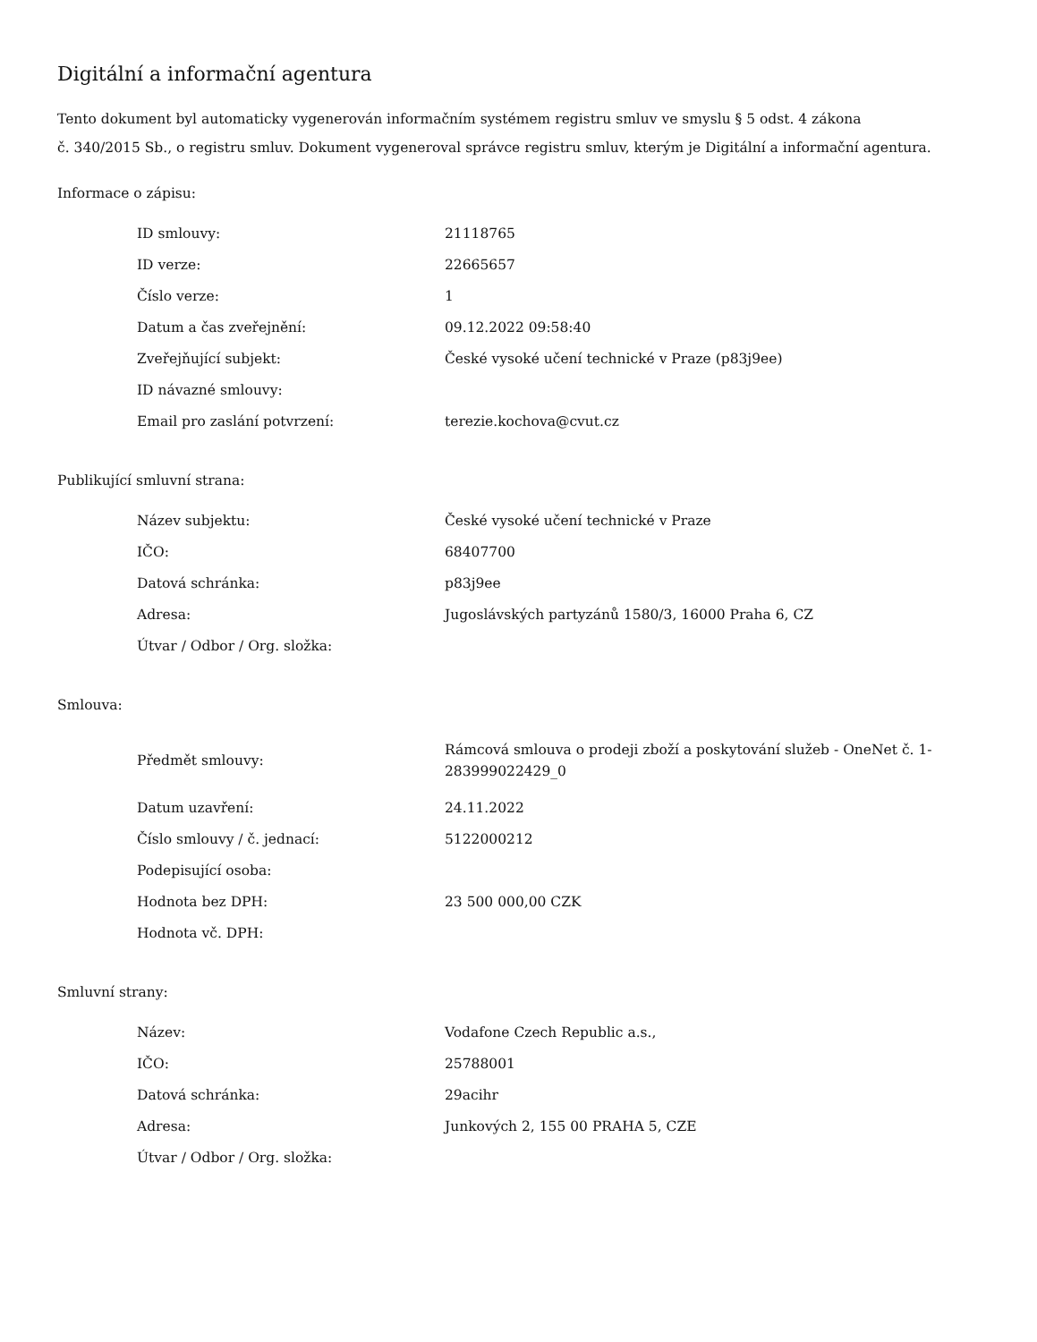Digitální a informační agentura
Tento dokument byl automaticky vygenerován informačním systémem registru smluv ve smyslu § 5 odst. 4 zákona
č. 340/2015 Sb., o registru smluv. Dokument vygeneroval správce registru smluv, kterým je Digitální a informační agentura.
Informace o zápisu:
| ID smlouvy: | 21118765 |
| ID verze: | 22665657 |
| Číslo verze: | 1 |
| Datum a čas zveřejnění: | 09.12.2022 09:58:40 |
| Zveřejňující subjekt: | České vysoké učení technické v Praze (p83j9ee) |
| ID návazné smlouvy: | |
| Email pro zaslání potvrzení: | terezie.kochova@cvut.cz |
Publikující smluvní strana:
| Název subjektu: | České vysoké učení technické v Praze |
| IČO: | 68407700 |
| Datová schránka: | p83j9ee |
| Adresa: | Jugoslávských partyzánů 1580/3, 16000 Praha 6, CZ |
| Útvar / Odbor / Org. složka: | |
Smlouva:
| Předmět smlouvy: | Rámcová smlouva o prodeji zboží a poskytování služeb - OneNet č. 1-283999022429_0 |
| Datum uzavření: | 24.11.2022 |
| Číslo smlouvy / č. jednací: | 5122000212 |
| Podepisující osoba: | |
| Hodnota bez DPH: | 23 500 000,00 CZK |
| Hodnota vč. DPH: | |
Smluvní strany:
| Název: | Vodafone Czech Republic a.s., |
| IČO: | 25788001 |
| Datová schránka: | 29acihr |
| Adresa: | Junkových 2, 155 00 PRAHA 5, CZE |
| Útvar / Odbor / Org. složka: | |